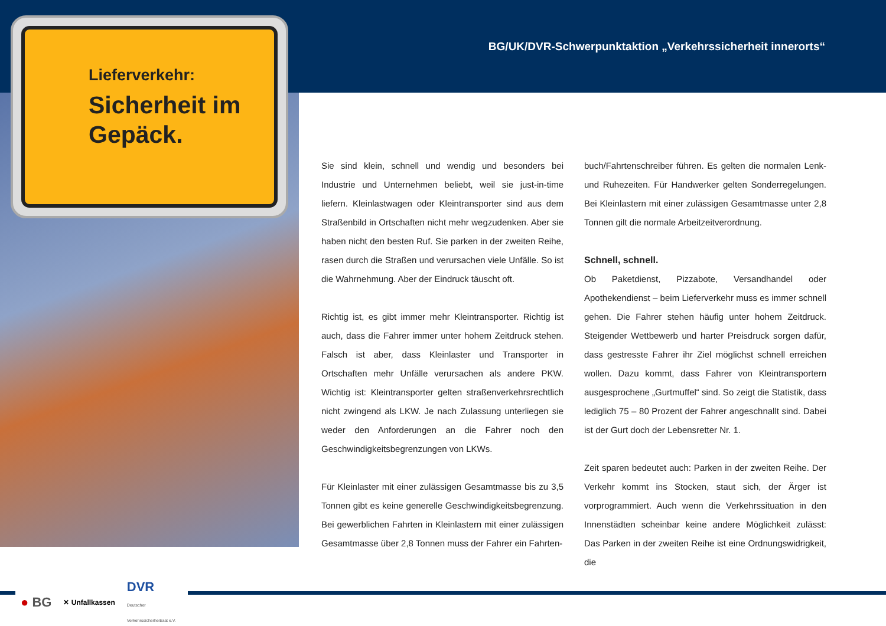BG/UK/DVR-Schwerpunktaktion „Verkehrssicherheit innerorts“
Lieferverkehr:
Sicherheit im Gepäck.
Sie sind klein, schnell und wendig und besonders bei Industrie und Unternehmen beliebt, weil sie just-in-time liefern. Kleinlastwagen oder Kleintransporter sind aus dem Straßenbild in Ortschaften nicht mehr wegzudenken. Aber sie haben nicht den besten Ruf. Sie parken in der zweiten Reihe, rasen durch die Straßen und verursachen viele Unfälle. So ist die Wahrnehmung. Aber der Eindruck täuscht oft.
Richtig ist, es gibt immer mehr Kleintransporter. Richtig ist auch, dass die Fahrer immer unter hohem Zeitdruck stehen. Falsch ist aber, dass Kleinlaster und Transporter in Ortschaften mehr Unfälle verursachen als andere PKW. Wichtig ist: Kleintransporter gelten straßenverkehrsrechtlich nicht zwingend als LKW. Je nach Zulassung unterliegen sie weder den Anforderungen an die Fahrer noch den Geschwindigkeitsbegrenzungen von LKWs.
Für Kleinlaster mit einer zulässigen Gesamtmasse bis zu 3,5 Tonnen gibt es keine generelle Geschwindigkeitsbegrenzung. Bei gewerblichen Fahrten in Kleinlastern mit einer zulässigen Gesamtmasse über 2,8 Tonnen muss der Fahrer ein Fahrten-
buch/Fahrtenschreiber führen. Es gelten die normalen Lenk- und Ruhezeiten. Für Handwerker gelten Sonderregelungen. Bei Kleinlastern mit einer zulässigen Gesamtmasse unter 2,8 Tonnen gilt die normale Arbeitzeitverordnung.
Schnell, schnell.
Ob Paketdienst, Pizzabote, Versandhandel oder Apothekendienst – beim Lieferverkehr muss es immer schnell gehen. Die Fahrer stehen häufig unter hohem Zeitdruck. Steigender Wettbewerb und harter Preisdruck sorgen dafür, dass gestresste Fahrer ihr Ziel möglichst schnell erreichen wollen. Dazu kommt, dass Fahrer von Kleintransportern ausgesprochene „Gurtmuffel“ sind. So zeigt die Statistik, dass lediglich 75 – 80 Prozent der Fahrer angeschnallt sind. Dabei ist der Gurt doch der Lebensretter Nr. 1.
Zeit sparen bedeutet auch: Parken in der zweiten Reihe. Der Verkehr kommt ins Stocken, staut sich, der Ärger ist vorprogrammiert. Auch wenn die Verkehrssituation in den Innenstädten scheinbar keine andere Möglichkeit zulässt: Das Parken in der zweiten Reihe ist eine Ordnungswidrigkeit, die
● BG ✕ Unfallkassen DVR
Deutscher
Verkehrssicherheitsrat e.V.